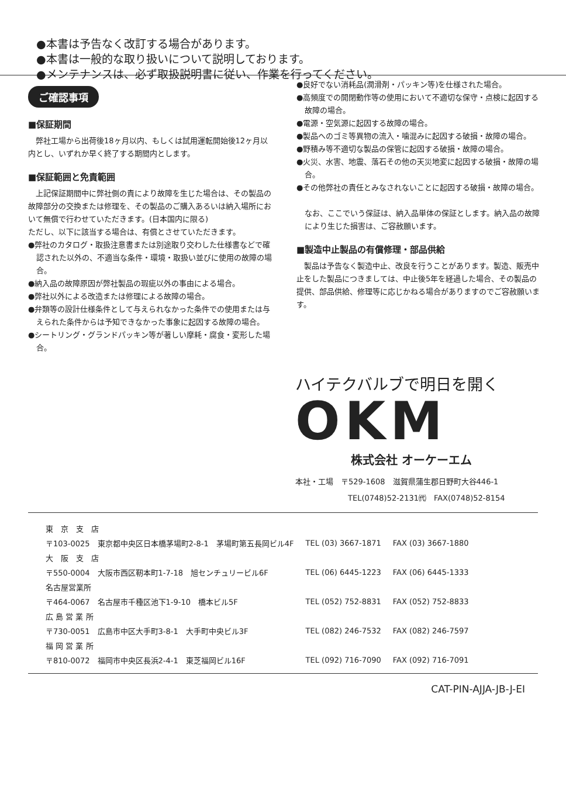●本書は予告なく改訂する場合があります。
●本書は一般的な取り扱いについて説明しております。
●メンテナンスは、必ず取扱説明書に従い、作業を行ってください。
ご確認事項
■保証期間
　弊社工場から出荷後18ヶ月以内、もしくは試用運転開始後12ヶ月以内とし、いずれか早く終了する期間内とします。
■保証範囲と免責範囲
　上記保証期間中に弊社側の責により故障を生じた場合は、その製品の故障部分の交換または修理を、その製品のご購入あるいは納入場所において無償で行わせていただきます。(日本国内に限る)
ただし、以下に該当する場合は、有償とさせていただきます。
●弊社のカタログ・取扱注意書または別途取り交わした仕様書などで確認された以外の、不適当な条件・環境・取扱い並びに使用の故障の場合。
●納入品の故障原因が弊社製品の瑕疵以外の事由による場合。
●弊社以外による改造または修理による故障の場合。
●弁類等の設計仕様条件として与えられなかった条件での使用または与えられた条件からは予知できなかった事象に起因する故障の場合。
●シートリング・グランドパッキン等が著しい摩耗・腐食・変形した場合。
●良好でない消耗品(潤滑剤・パッキン等)を仕様された場合。
●高頻度での開閉動作等の使用において不適切な保守・点検に起因する故障の場合。
●電源・空気源に起因する故障の場合。
●製品へのゴミ等異物の流入・噛混みに起因する破損・故障の場合。
●野積み等不適切な製品の保管に起因する破損・故障の場合。
●火災、水害、地震、落石その他の天災地変に起因する破損・故障の場合。
●その他弊社の責任とみなされないことに起因する破損・故障の場合。
なお、ここでいう保証は、納入品単体の保証とします。納入品の故障により生じた損害は、ご容赦願います。
■製造中止製品の有償修理・部品供給
　製品は予告なく製造中止、改良を行うことがあります。製造、販売中止をした製品につきましては、中止後5年を経過した場合、その製品の提供、部品供給、修理等に応じかねる場合がありますのでご容赦願います。
ハイテクバルブで明日を開く
OKM
株式会社 オーケーエム
本社・工場　〒529-1608　滋賀県蒲生郡日野町大谷446-1
TEL(0748)52-2131㈹　FAX(0748)52-8154
| 東 京 支 店 | | |
| 〒103-0025 東京都中央区日本橋茅場町2-8-1 茅場町第五長岡ビル4F | TEL (03) 3667-1871 | FAX (03) 3667-1880 |
| 大 阪 支 店 | | |
| 〒550-0004 大阪市西区靭本町1-7-18 旭センチュリービル6F | TEL (06) 6445-1223 | FAX (06) 6445-1333 |
| 名古屋営業所 | | |
| 〒464-0067 名古屋市千種区池下1-9-10 橋本ビル5F | TEL (052) 752-8831 | FAX (052) 752-8833 |
| 広 島 営 業 所 | | |
| 〒730-0051 広島市中区大手町3-8-1 大手町中央ビル3F | TEL (082) 246-7532 | FAX (082) 246-7597 |
| 福 岡 営 業 所 | | |
| 〒810-0072 福岡市中央区長浜2-4-1 東芝福岡ビル16F | TEL (092) 716-7090 | FAX (092) 716-7091 |
CAT-PIN-AJJA-JB-J-EI